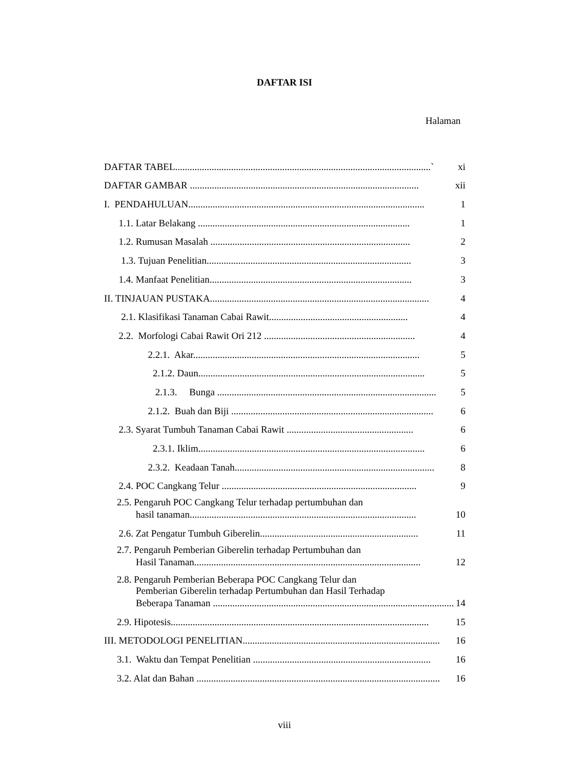DAFTAR ISI
Halaman
DAFTAR TABEL.........................................................................................................`
xi
DAFTAR GAMBAR ..............................................................................................
xii
I. PENDAHULUAN.................................................................................................
1
1.1. Latar Belakang .......................................................................................
1
1.2. Rumusan Masalah ..................................................................................
2
1.3. Tujuan Penelitian....................................................................................
3
1.4. Manfaat Penelitian...................................................................................
3
II. TINJAUAN PUSTAKA..........................................................................................
4
2.1. Klasifikasi Tanaman Cabai Rawit.........................................................
4
2.2. Morfologi Cabai Rawit Ori 212 ..............................................................
4
2.2.1. Akar.............................................................................................
5
2.1.2. Daun.............................................................................................
5
2.1.3. Bunga ..........................................................................................
5
2.1.2. Buah dan Biji ...................................................................................
6
2.3. Syarat Tumbuh Tanaman Cabai Rawit ....................................................
6
2.3.1. Iklim.............................................................................................
6
2.3.2. Keadaan Tanah..................................................................................
8
2.4. POC Cangkang Telur ................................................................................
9
2.5. Pengaruh POC Cangkang Telur terhadap pertumbuhan dan
hasil tanaman.............................................................................................
10
2.6. Zat Pengatur Tumbuh Giberelin.................................................................
11
2.7. Pengaruh Pemberian Giberelin terhadap Pertumbuhan dan
Hasil Tanaman.............................................................................................
12
2.8. Pengaruh Pemberian Beberapa POC Cangkang Telur dan
Pemberian Giberelin terhadap Pertumbuhan dan Hasil Terhadap
Beberapa Tanaman ...................................................................................................
14
2.9. Hipotesis..........................................................................................................
15
III. METODOLOGI PENELITIAN.................................................................................
16
3.1. Waktu dan Tempat Penelitian .........................................................................
16
3.2. Alat dan Bahan ....................................................................................................
16
viii